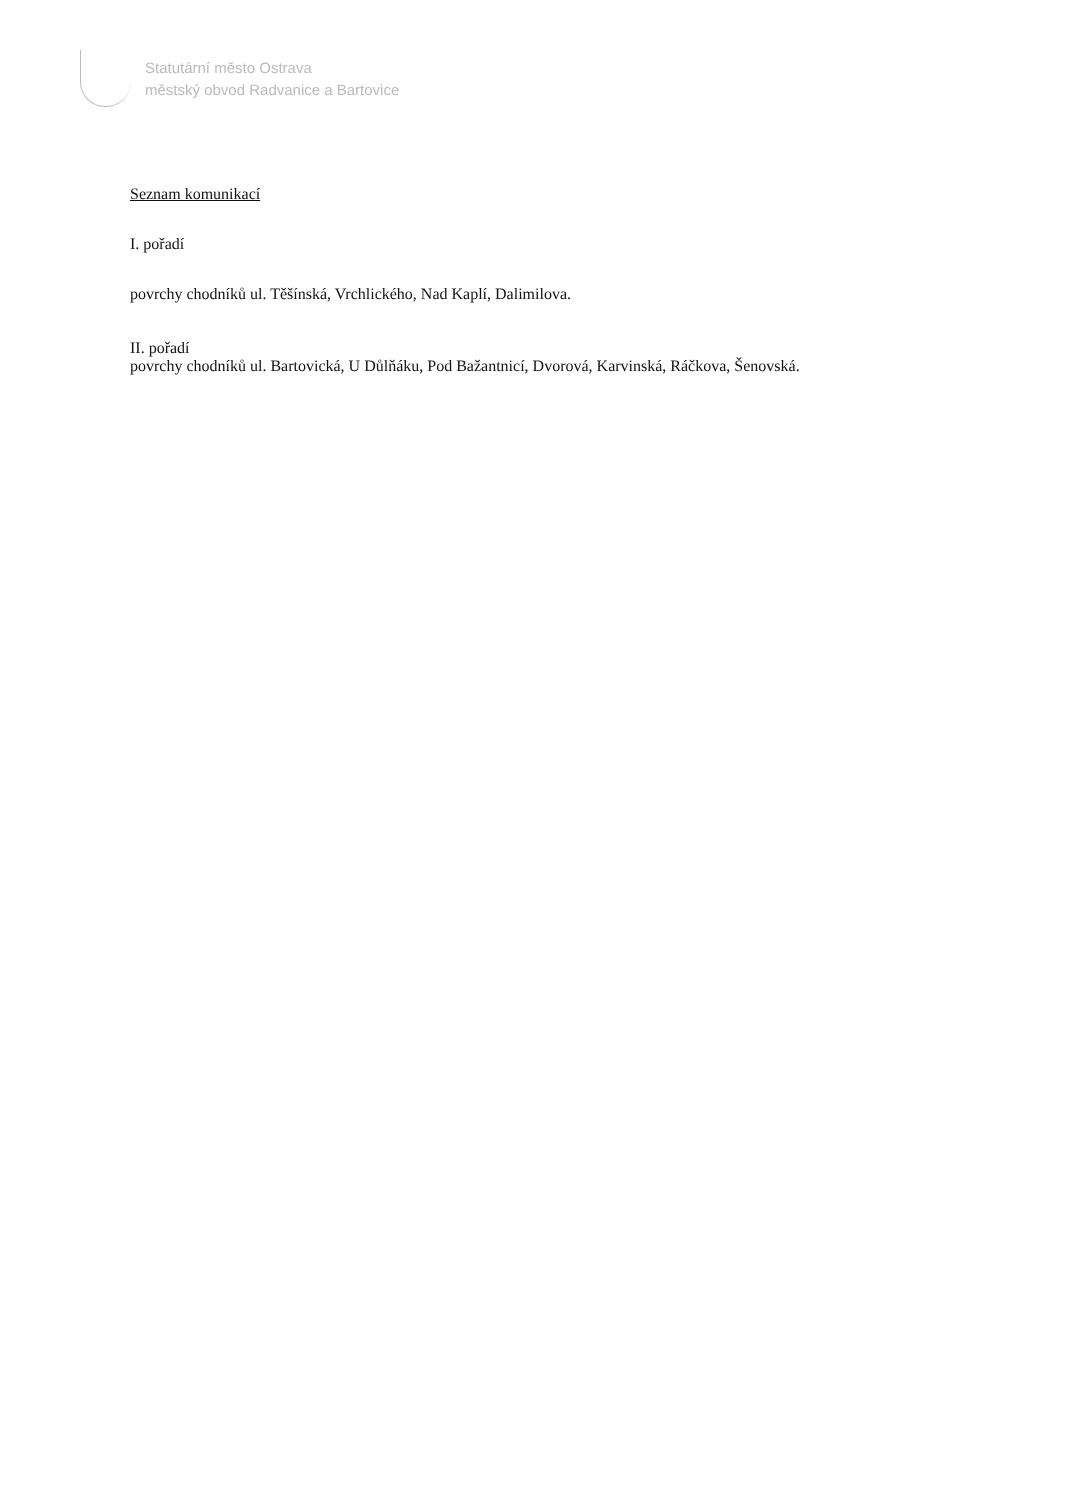Statutární město Ostrava
městský obvod Radvanice a Bartovice
Seznam komunikací
I. pořadí
povrchy chodníků ul. Těšínská, Vrchlického, Nad Kaplí, Dalimilova.
II. pořadí
povrchy chodníků ul. Bartovická, U Důlňáku, Pod Bažantnicí, Dvorová, Karvinská, Ráčkova, Šenovská.